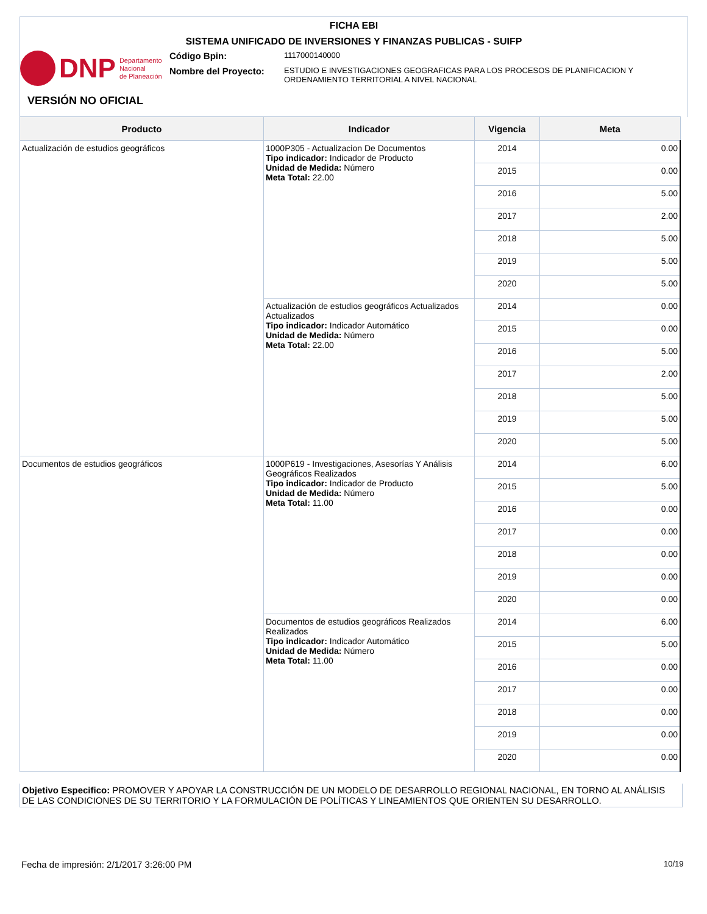FICHA EBI
SISTEMA UNIFICADO DE INVERSIONES Y FINANZAS PUBLICAS - SUIFP
DNP Departamento
Nacional
de Planeación
Código Bpin:
1117000140000
Nombre del Proyecto:
ESTUDIO E INVESTIGACIONES GEOGRAFICAS PARA LOS PROCESOS DE PLANIFICACION Y ORDENAMIENTO TERRITORIAL A NIVEL NACIONAL
VERSIÓN NO OFICIAL
| Producto | Indicador | Vigencia | Meta |
| --- | --- | --- | --- |
| Actualización de estudios geográficos | 1000P305 - Actualizacion De Documentos Tipo indicador: Indicador de Producto Unidad de Medida: Número Meta Total: 22.00 | 2014 | 0.00 |
| | | 2015 | 0.00 |
| | | 2016 | 5.00 |
| | | 2017 | 2.00 |
| | | 2018 | 5.00 |
| | | 2019 | 5.00 |
| | | 2020 | 5.00 |
| | Actualización de estudios geográficos Actualizados Actualizados Tipo indicador: Indicador Automático Unidad de Medida: Número Meta Total: 22.00 | 2014 | 0.00 |
| | | 2015 | 0.00 |
| | | 2016 | 5.00 |
| | | 2017 | 2.00 |
| | | 2018 | 5.00 |
| | | 2019 | 5.00 |
| | | 2020 | 5.00 |
| Documentos de estudios geográficos | 1000P619 - Investigaciones, Asesorías Y Análisis Geográficos Realizados Tipo indicador: Indicador de Producto Unidad de Medida: Número Meta Total: 11.00 | 2014 | 6.00 |
| | | 2015 | 5.00 |
| | | 2016 | 0.00 |
| | | 2017 | 0.00 |
| | | 2018 | 0.00 |
| | | 2019 | 0.00 |
| | | 2020 | 0.00 |
| | Documentos de estudios geográficos Realizados Realizados Tipo indicador: Indicador Automático Unidad de Medida: Número Meta Total: 11.00 | 2014 | 6.00 |
| | | 2015 | 5.00 |
| | | 2016 | 0.00 |
| | | 2017 | 0.00 |
| | | 2018 | 0.00 |
| | | 2019 | 0.00 |
| | | 2020 | 0.00 |
Objetivo Especifico: PROMOVER Y APOYAR LA CONSTRUCCIÓN DE UN MODELO DE DESARROLLO REGIONAL NACIONAL, EN TORNO AL ANÁLISIS DE LAS CONDICIONES DE SU TERRITORIO Y LA FORMULACIÓN DE POLÍTICAS Y LINEAMIENTOS QUE ORIENTEN SU DESARROLLO.
Fecha de impresión: 2/1/2017 3:26:00 PM
10/19